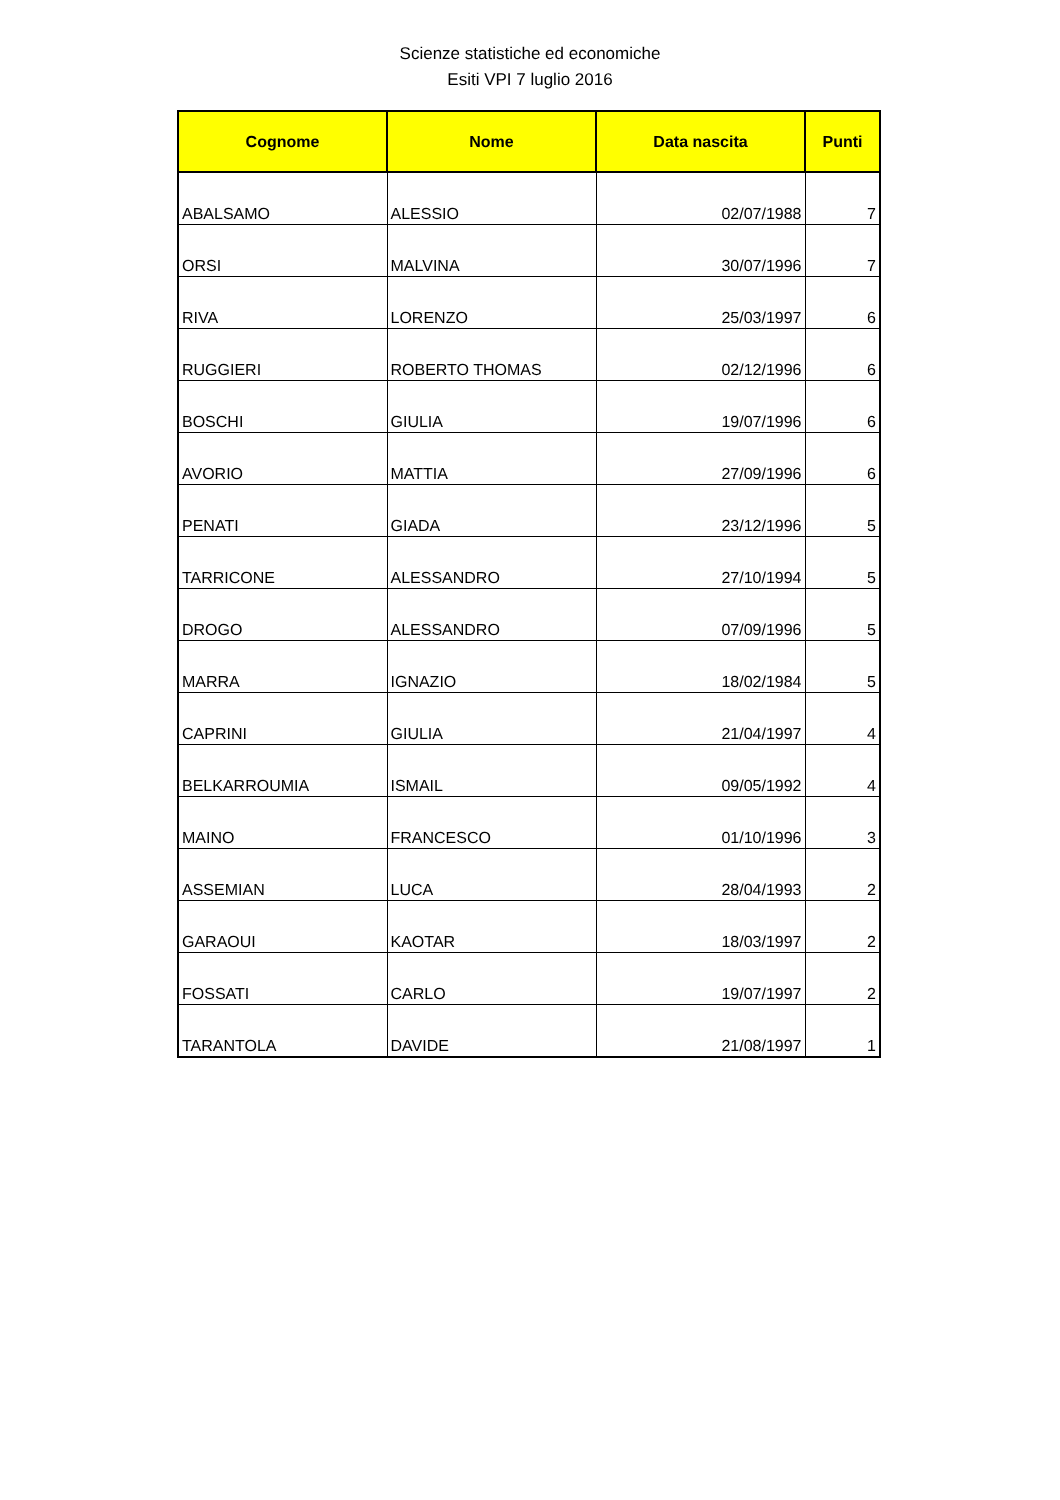Scienze statistiche ed economiche
Esiti VPI 7 luglio 2016
| Cognome | Nome | Data nascita | Punti |
| --- | --- | --- | --- |
| ABALSAMO | ALESSIO | 02/07/1988 | 7 |
| ORSI | MALVINA | 30/07/1996 | 7 |
| RIVA | LORENZO | 25/03/1997 | 6 |
| RUGGIERI | ROBERTO THOMAS | 02/12/1996 | 6 |
| BOSCHI | GIULIA | 19/07/1996 | 6 |
| AVORIO | MATTIA | 27/09/1996 | 6 |
| PENATI | GIADA | 23/12/1996 | 5 |
| TARRICONE | ALESSANDRO | 27/10/1994 | 5 |
| DROGO | ALESSANDRO | 07/09/1996 | 5 |
| MARRA | IGNAZIO | 18/02/1984 | 5 |
| CAPRINI | GIULIA | 21/04/1997 | 4 |
| BELKARROUMIA | ISMAIL | 09/05/1992 | 4 |
| MAINO | FRANCESCO | 01/10/1996 | 3 |
| ASSEMIAN | LUCA | 28/04/1993 | 2 |
| GARAOUI | KAOTAR | 18/03/1997 | 2 |
| FOSSATI | CARLO | 19/07/1997 | 2 |
| TARANTOLA | DAVIDE | 21/08/1997 | 1 |